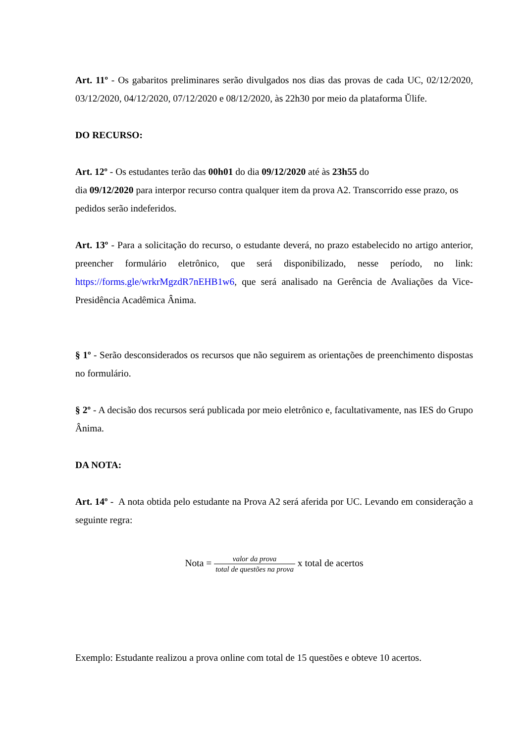Art. 11º - Os gabaritos preliminares serão divulgados nos dias das provas de cada UC, 02/12/2020, 03/12/2020, 04/12/2020, 07/12/2020 e 08/12/2020, às 22h30 por meio da plataforma Ŭlife.
DO RECURSO:
Art. 12º - Os estudantes terão das 00h01 do dia 09/12/2020 até às 23h55 do
dia 09/12/2020 para interpor recurso contra qualquer item da prova A2. Transcorrido esse prazo, os pedidos serão indeferidos.
Art. 13º - Para a solicitação do recurso, o estudante deverá, no prazo estabelecido no artigo anterior, preencher formulário eletrônico, que será disponibilizado, nesse período, no link: https://forms.gle/wrkrMgzdR7nEHB1w6, que será analisado na Gerência de Avaliações da Vice-Presidência Acadêmica Ânima.
§ 1º - Serão desconsiderados os recursos que não seguirem as orientações de preenchimento dispostas no formulário.
§ 2º - A decisão dos recursos será publicada por meio eletrônico e, facultativamente, nas IES do Grupo Ânima.
DA NOTA:
Art. 14º - A nota obtida pelo estudante na Prova A2 será aferida por UC. Levando em consideração a seguinte regra:
Nota = valor da prova total de questões na prova x total de acertos
Exemplo: Estudante realizou a prova online com total de 15 questões e obteve 10 acertos.